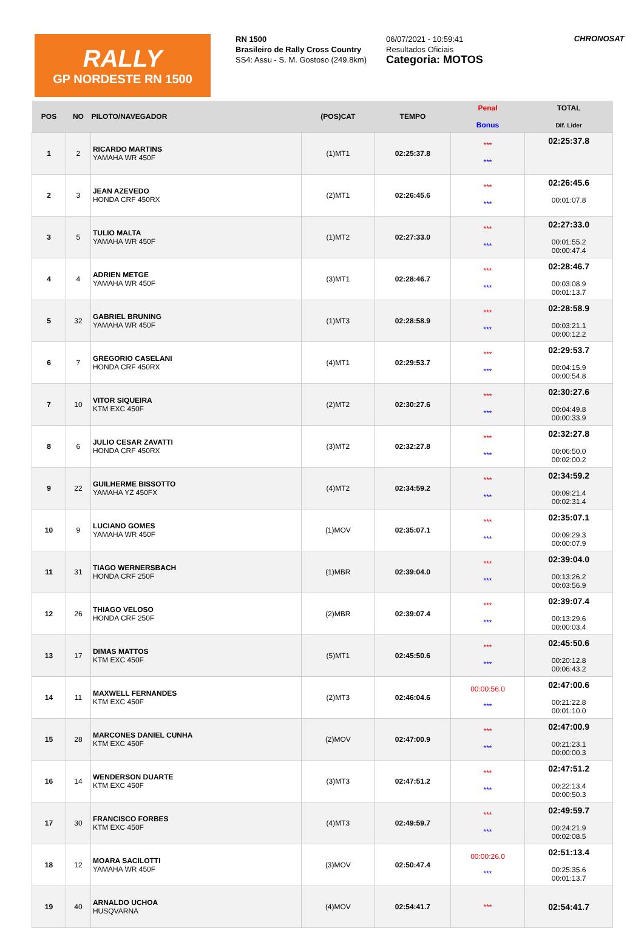RALLY
GP NORDESTE RN 1500
RN 1500
Brasileiro de Rally Cross Country
SS4: Assu - S. M. Gostoso (249.8km)
06/07/2021 - 10:59:41
Resultados Oficiais
Categoria: MOTOS
CHRONOSAT
| POS | NO | PILOTO/NAVEGADOR | (POS)CAT | TEMPO | Penal Bonus | TOTAL Dif. Lider |
| --- | --- | --- | --- | --- | --- | --- |
| 1 | 2 | RICARDO MARTINS YAMAHA WR 450F | (1)MT1 | 02:25:37.8 | *** *** | 02:25:37.8 |
| 2 | 3 | JEAN AZEVEDO HONDA CRF 450RX | (2)MT1 | 02:26:45.6 | *** *** | 02:26:45.6 00:01:07.8 |
| 3 | 5 | TULIO MALTA YAMAHA WR 450F | (1)MT2 | 02:27:33.0 | *** *** | 02:27:33.0 00:01:55.2 00:00:47.4 |
| 4 | 4 | ADRIEN METGE YAMAHA WR 450F | (3)MT1 | 02:28:46.7 | *** *** | 02:28:46.7 00:03:08.9 00:01:13.7 |
| 5 | 32 | GABRIEL BRUNING YAMAHA WR 450F | (1)MT3 | 02:28:58.9 | *** *** | 02:28:58.9 00:03:21.1 00:00:12.2 |
| 6 | 7 | GREGORIO CASELANI HONDA CRF 450RX | (4)MT1 | 02:29:53.7 | *** *** | 02:29:53.7 00:04:15.9 00:00:54.8 |
| 7 | 10 | VITOR SIQUEIRA KTM EXC 450F | (2)MT2 | 02:30:27.6 | *** *** | 02:30:27.6 00:04:49.8 00:00:33.9 |
| 8 | 6 | JULIO CESAR ZAVATTI HONDA CRF 450RX | (3)MT2 | 02:32:27.8 | *** *** | 02:32:27.8 00:06:50.0 00:02:00.2 |
| 9 | 22 | GUILHERME BISSOTTO YAMAHA YZ 450FX | (4)MT2 | 02:34:59.2 | *** *** | 02:34:59.2 00:09:21.4 00:02:31.4 |
| 10 | 9 | LUCIANO GOMES YAMAHA WR 450F | (1)MOV | 02:35:07.1 | *** *** | 02:35:07.1 00:09:29.3 00:00:07.9 |
| 11 | 31 | TIAGO WERNERSBACH HONDA CRF 250F | (1)MBR | 02:39:04.0 | *** *** | 02:39:04.0 00:13:26.2 00:03:56.9 |
| 12 | 26 | THIAGO VELOSO HONDA CRF 250F | (2)MBR | 02:39:07.4 | *** *** | 02:39:07.4 00:13:29.6 00:00:03.4 |
| 13 | 17 | DIMAS MATTOS KTM EXC 450F | (5)MT1 | 02:45:50.6 | *** *** | 02:45:50.6 00:20:12.8 00:06:43.2 |
| 14 | 11 | MAXWELL FERNANDES KTM EXC 450F | (2)MT3 | 02:46:04.6 | 00:00:56.0 *** | 02:47:00.6 00:21:22.8 00:01:10.0 |
| 15 | 28 | MARCONES DANIEL CUNHA KTM EXC 450F | (2)MOV | 02:47:00.9 | *** *** | 02:47:00.9 00:21:23.1 00:00:00.3 |
| 16 | 14 | WENDERSON DUARTE KTM EXC 450F | (3)MT3 | 02:47:51.2 | *** *** | 02:47:51.2 00:22:13.4 00:00:50.3 |
| 17 | 30 | FRANCISCO FORBES KTM EXC 450F | (4)MT3 | 02:49:59.7 | *** *** | 02:49:59.7 00:24:21.9 00:02:08.5 |
| 18 | 12 | MOARA SACILOTTI YAMAHA WR 450F | (3)MOV | 02:50:47.4 | 00:00:26.0 *** | 02:51:13.4 00:25:35.6 00:01:13.7 |
| 19 | 40 | ARNALDO UCHOA HUSQVARNA | (4)MOV | 02:54:41.7 | *** | 02:54:41.7 |